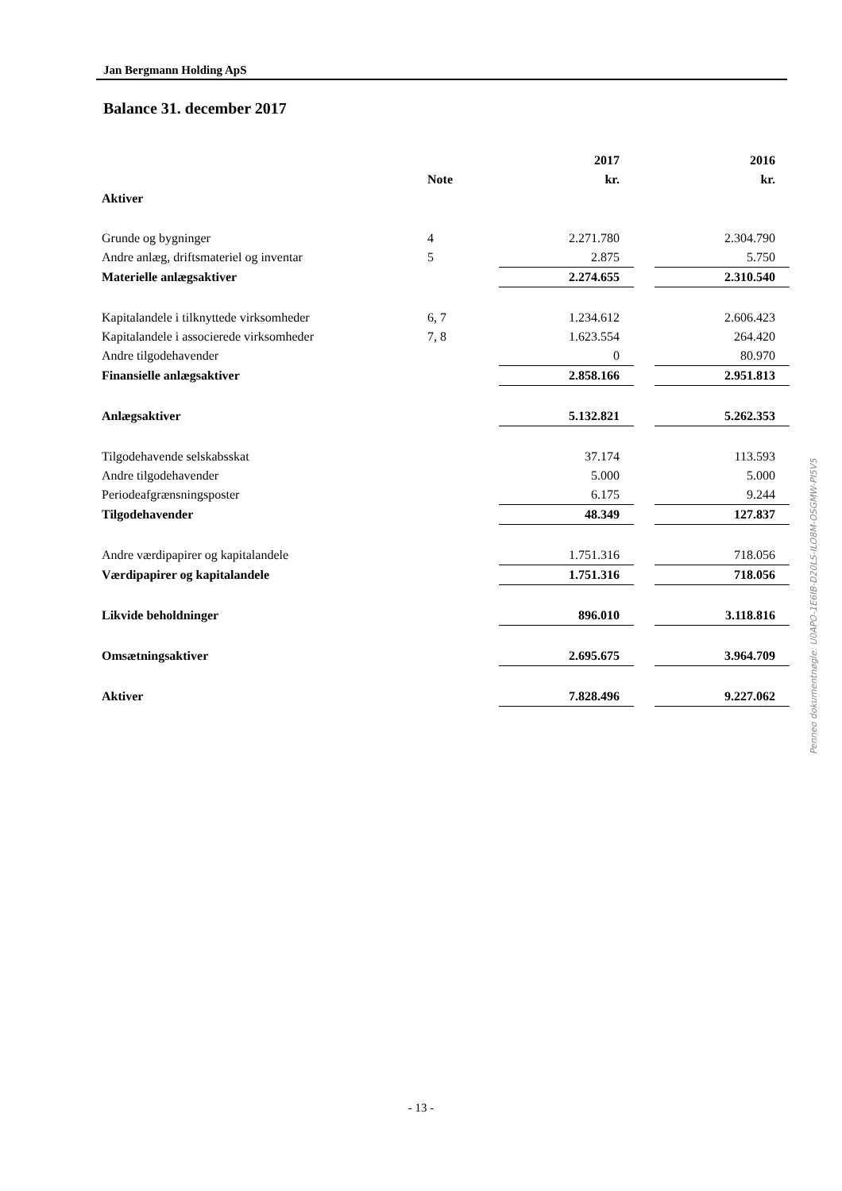Jan Bergmann Holding ApS
Balance 31. december 2017
| | | 2017 | | 2016 |
| | Note | kr. | | kr. |
| Aktiver | | | | |
| Grunde og bygninger | 4 | 2.271.780 | | 2.304.790 |
| Andre anlæg, driftsmateriel og inventar | 5 | 2.875 | | 5.750 |
| Materielle anlægsaktiver | | 2.274.655 | | 2.310.540 |
| Kapitalandele i tilknyttede virksomheder | 6, 7 | 1.234.612 | | 2.606.423 |
| Kapitalandele i associerede virksomheder | 7, 8 | 1.623.554 | | 264.420 |
| Andre tilgodehavender | | 0 | | 80.970 |
| Finansielle anlægsaktiver | | 2.858.166 | | 2.951.813 |
| Anlægsaktiver | | 5.132.821 | | 5.262.353 |
| Tilgodehavende selskabsskat | | 37.174 | | 113.593 |
| Andre tilgodehavender | | 5.000 | | 5.000 |
| Periodeafgrænsningsposter | | 6.175 | | 9.244 |
| Tilgodehavender | | 48.349 | | 127.837 |
| Andre værdipapirer og kapitalandele | | 1.751.316 | | 718.056 |
| Værdipapirer og kapitalandele | | 1.751.316 | | 718.056 |
| Likvide beholdninger | | 896.010 | | 3.118.816 |
| Omsætningsaktiver | | 2.695.675 | | 3.964.709 |
| Aktiver | | 7.828.496 | | 9.227.062 |
- 13 -
Penneo dokumentnøgle: U0APO-1E6IB-D20LS-ILO8M-OSGMW-PI5V5